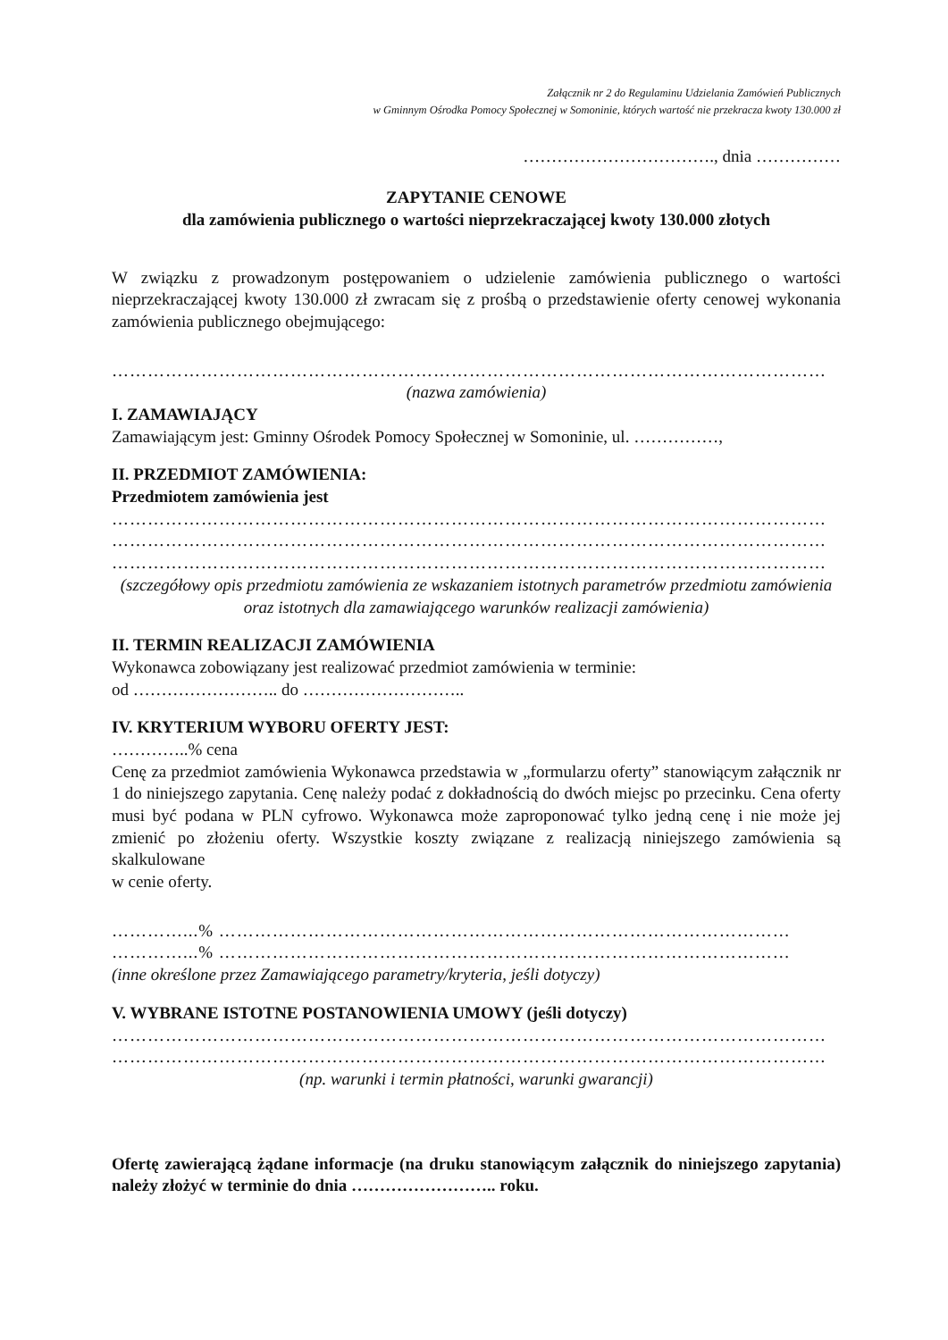Załącznik nr 2 do Regulaminu Udzielania Zamówień Publicznych
w Gminnym Ośrodka Pomocy Społecznej w Somoninie, których wartość nie przekracza kwoty 130.000 zł
……………………………., dnia ……………
ZAPYTANIE CENOWE
dla zamówienia publicznego o wartości nieprzekraczającej kwoty 130.000 złotych
W związku z prowadzonym postępowaniem o udzielenie zamówienia publicznego o wartości nieprzekraczającej kwoty 130.000 zł zwracam się z prośbą o przedstawienie oferty cenowej wykonania zamówienia publicznego obejmującego:
…………………………………………………………………………………………………………
(nazwa zamówienia)
I. ZAMAWIAJĄCY
Zamawiającym jest: Gminny Ośrodek Pomocy Społecznej w Somoninie, ul. ……………,
II. PRZEDMIOT ZAMÓWIENIA:
Przedmiotem zamówienia jest
…………………………………………………………………………………………………………
…………………………………………………………………………………………………………
…………………………………………………………………………………………………………
(szczegółowy opis przedmiotu zamówienia ze wskazaniem istotnych parametrów przedmiotu zamówienia oraz istotnych dla zamawiającego warunków realizacji zamówienia)
II. TERMIN REALIZACJI ZAMÓWIENIA
Wykonawca zobowiązany jest realizować przedmiot zamówienia w terminie:
od …………………….. do ………………………..
IV. KRYTERIUM WYBORU OFERTY JEST:
…………..% cena
Cenę za przedmiot zamówienia Wykonawca przedstawia w „formularzu oferty” stanowiącym załącznik nr 1 do niniejszego zapytania. Cenę należy podać z dokładnością do dwóch miejsc po przecinku. Cena oferty musi być podana w PLN cyfrowo. Wykonawca może zaproponować tylko jedną cenę i nie może jej zmienić po złożeniu oferty. Wszystkie koszty związane z realizacją niniejszego zamówienia są skalkulowane
w cenie oferty.
…………...% ……………………………………………………………………………………
…………...% ……………………………………………………………………………………
(inne określone przez Zamawiającego parametry/kryteria, jeśli dotyczy)
V. WYBRANE ISTOTNE POSTANOWIENIA UMOWY (jeśli dotyczy)
…………………………………………………………………………………………………………
…………………………………………………………………………………………………………
(np. warunki i termin płatności, warunki gwarancji)
Ofertę zawierającą żądane informacje (na druku stanowiącym załącznik do niniejszego zapytania) należy złożyć w terminie do dnia …………………….. roku.